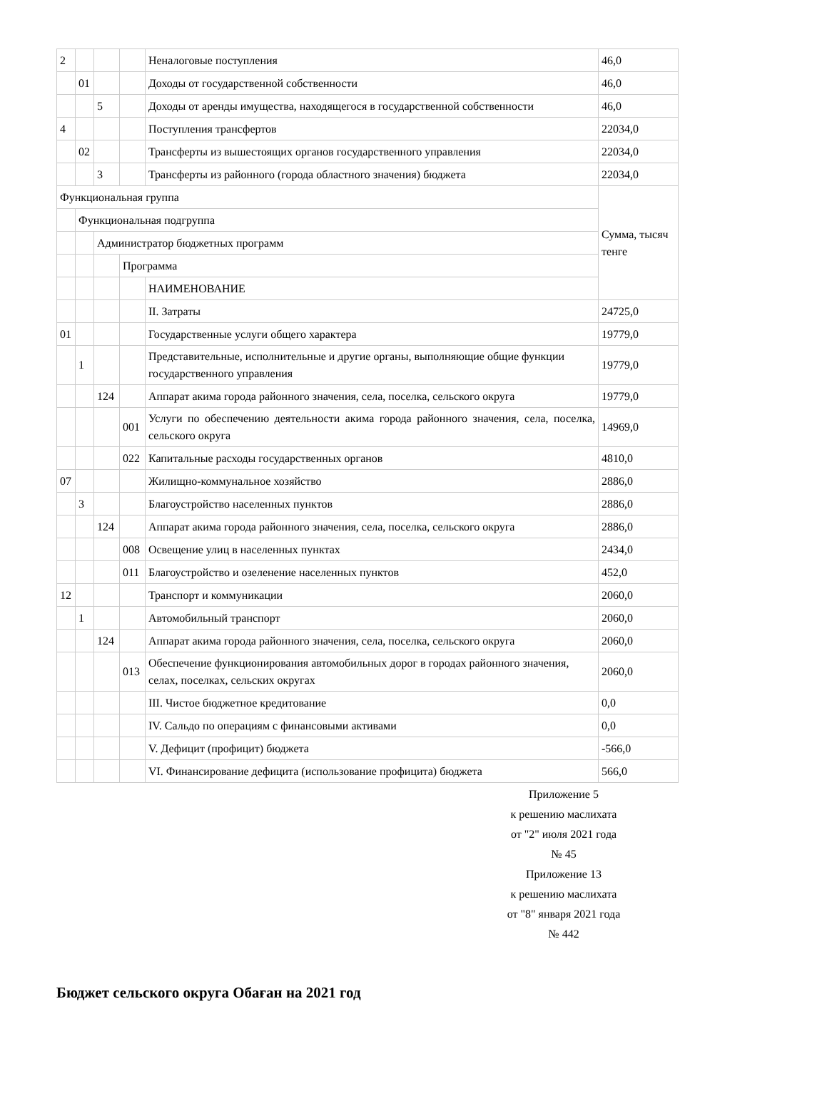| 2 | | | | Неналоговые поступления | 46,0 |
| | 01 | | | Доходы от государственной собственности | 46,0 |
| | | 5 | | Доходы от аренды имущества, находящегося в государственной собственности | 46,0 |
| 4 | | | | Поступления трансфертов | 22034,0 |
| | 02 | | | Трансферты из вышестоящих органов государственного управления | 22034,0 |
| | | 3 | | Трансферты из районного (города областного значения) бюджета | 22034,0 |
| Функциональная группа | | | | | Сумма, тысяч тенге |
| | Функциональная подгруппа | | | | |
| | | Администратор бюджетных программ | | | |
| | | | Программа | | |
| | | | | НАИМЕНОВАНИЕ | |
| | | | | II. Затраты | 24725,0 |
| 01 | | | | Государственные услуги общего характера | 19779,0 |
| | 1 | | | Представительные, исполнительные и другие органы, выполняющие общие функции государственного управления | 19779,0 |
| | | 124 | | Аппарат акима города районного значения, села, поселка, сельского округа | 19779,0 |
| | | | 001 | Услуги по обеспечению деятельности акима города районного значения, села, поселка, сельского округа | 14969,0 |
| | | | 022 | Капитальные расходы государственных органов | 4810,0 |
| 07 | | | | Жилищно-коммунальное хозяйство | 2886,0 |
| | 3 | | | Благоустройство населенных пунктов | 2886,0 |
| | | 124 | | Аппарат акима города районного значения, села, поселка, сельского округа | 2886,0 |
| | | | 008 | Освещение улиц в населенных пунктах | 2434,0 |
| | | | 011 | Благоустройство и озеленение населенных пунктов | 452,0 |
| 12 | | | | Транспорт и коммуникации | 2060,0 |
| | 1 | | | Автомобильный транспорт | 2060,0 |
| | | 124 | | Аппарат акима города районного значения, села, поселка, сельского округа | 2060,0 |
| | | | 013 | Обеспечение функционирования автомобильных дорог в городах районного значения, селах, поселках, сельских округах | 2060,0 |
| | | | | III. Чистое бюджетное кредитование | 0,0 |
| | | | | IV. Сальдо по операциям с финансовыми активами | 0,0 |
| | | | | V. Дефицит (профицит) бюджета | -566,0 |
| | | | | VI. Финансирование дефицита (использование профицита) бюджета | 566,0 |
Приложение 5
к решению маслихата
от "2" июля 2021 года
№ 45
Приложение 13
к решению маслихата
от "8" января 2021 года
№ 442
Бюджет сельского округа Обаған на 2021 год